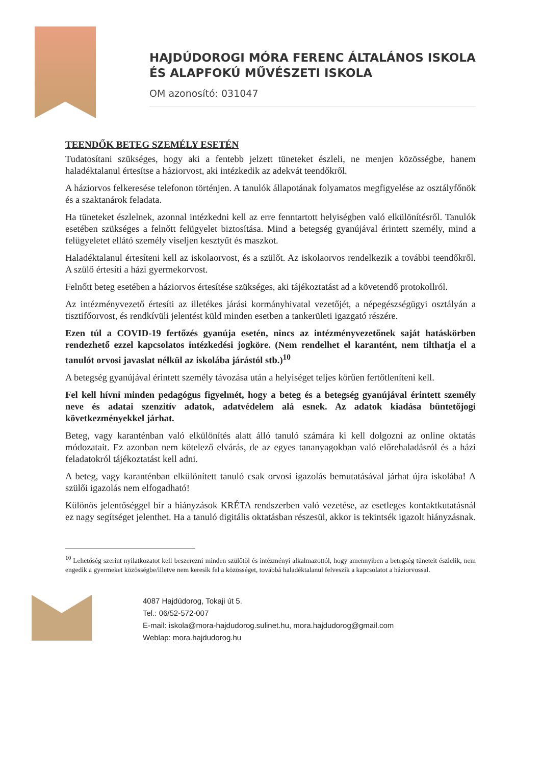HAJDÚDOROGI MÓRA FERENC ÁLTALÁNOS ISKOLA
ÉS ALAPFOKÚ MŰVÉSZETI ISKOLA
OM azonosító: 031047
TEENDŐK BETEG SZEMÉLY ESETÉN
Tudatosítani szükséges, hogy aki a fentebb jelzett tüneteket észleli, ne menjen közösségbe, hanem haladéktalanul értesítse a háziorvost, aki intézkedik az adekvát teendőkről.
A háziorvos felkeresése telefonon történjen. A tanulók állapotának folyamatos megfigyelése az osztályfőnök és a szaktanárok feladata.
Ha tüneteket észlelnek, azonnal intézkedni kell az erre fenntartott helyiségben való elkülönítésről. Tanulók esetében szükséges a felnőtt felügyelet biztosítása. Mind a betegség gyanújával érintett személy, mind a felügyeletet ellátó személy viseljen kesztyűt és maszkot.
Haladéktalanul értesíteni kell az iskolaorvost, és a szülőt. Az iskolaorvos rendelkezik a további teendőkről. A szülő értesíti a házi gyermekorvost.
Felnőtt beteg esetében a háziorvos értesítése szükséges, aki tájékoztatást ad a követendő protokollról.
Az intézményvezető értesíti az illetékes járási kormányhivatal vezetőjét, a népegészségügyi osztályán a tisztifőorvost, és rendkívüli jelentést küld minden esetben a tankerületi igazgató részére.
Ezen túl a COVID-19 fertőzés gyanúja esetén, nincs az intézményvezetőnek saját hatáskörben rendezhető ezzel kapcsolatos intézkedési jogköre. (Nem rendelhet el karantént, nem tilthatja el a tanulót orvosi javaslat nélkül az iskolába járástól stb.)<sup>10</sup>
A betegség gyanújával érintett személy távozása után a helyiséget teljes körűen fertőtleníteni kell.
Fel kell hívni minden pedagógus figyelmét, hogy a beteg és a betegség gyanújával érintett személy neve és adatai szenzitív adatok, adatvédelem alá esnek. Az adatok kiadása büntetőjogi következményekkel járhat.
Beteg, vagy karanténban való elkülönítés alatt álló tanuló számára ki kell dolgozni az online oktatás módozatait. Ez azonban nem kötelező elvárás, de az egyes tananyagokban való előrehaladásról és a házi feladatokról tájékoztatást kell adni.
A beteg, vagy karanténban elkülönített tanuló csak orvosi igazolás bemutatásával járhat újra iskolába! A szülői igazolás nem elfogadható!
Különös jelentőséggel bír a hiányzások KRÉTA rendszerben való vezetése, az esetleges kontaktkutatásnál ez nagy segítséget jelenthet. Ha a tanuló digitális oktatásban részesül, akkor is tekintsék igazolt hiányzásnak.
<sup>10</sup> Lehetőség szerint nyilatkozatot kell beszerezni minden szülőtől és intézményi alkalmazottól, hogy amennyiben a betegség tüneteit észlelik, nem engedik a gyermeket közösségbe/illetve nem keresik fel a közösséget, továbbá haladéktalanul felveszik a kapcsolatot a háziorvossal.
4087 Hajdúdorog, Tokaji út 5.
Tel.: 06/52-572-007
E-mail: iskola@mora-hajdudorog.sulinet.hu, mora.hajdudorog@gmail.com
Weblap: mora.hajdudorog.hu